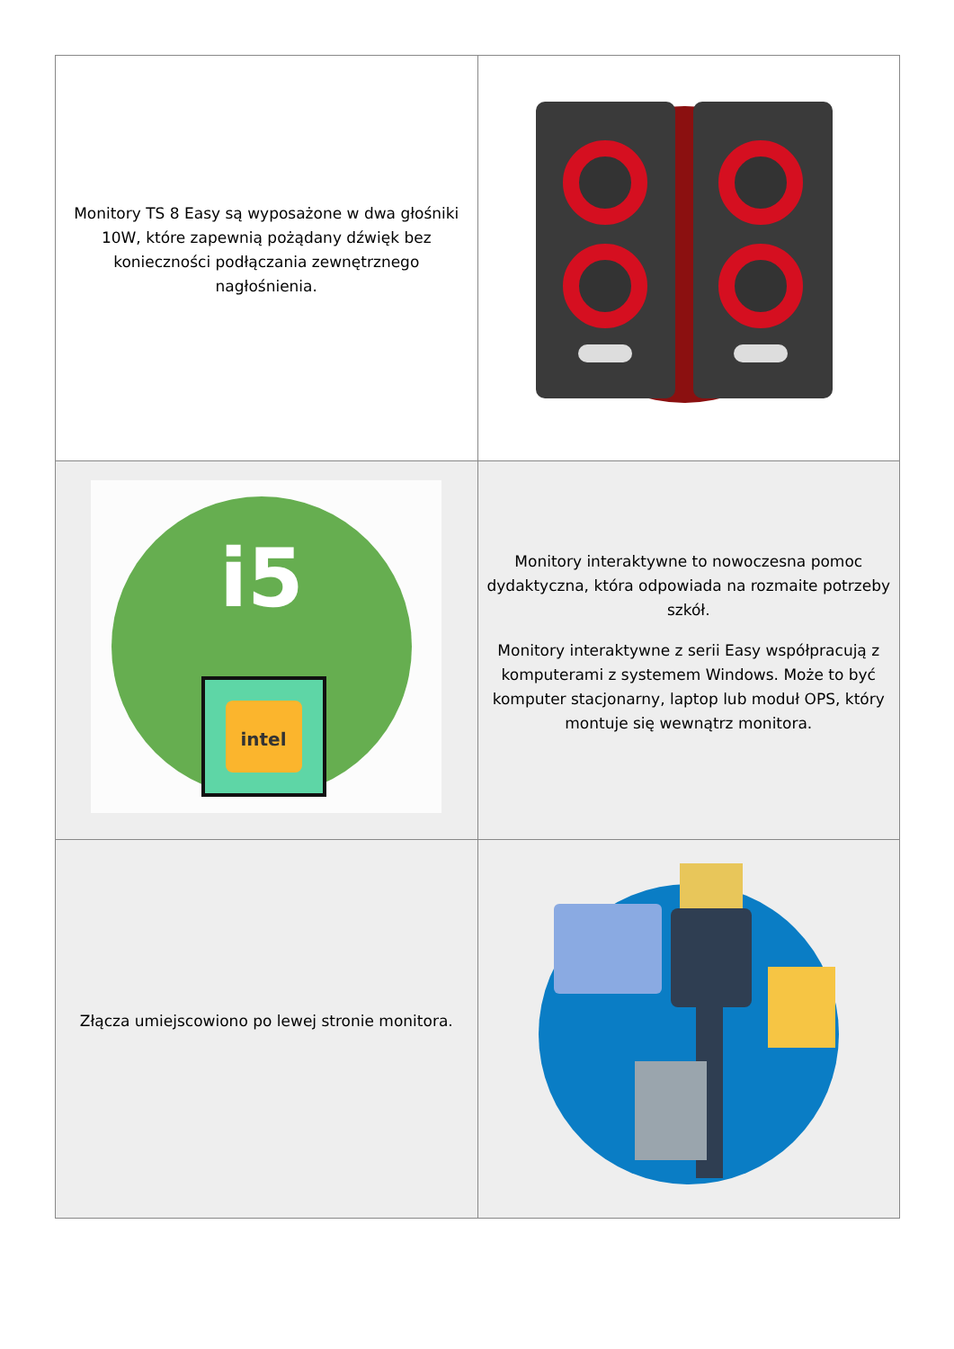| Monitory TS 8 Easy są wyposażone w dwa głośniki 10W, które zapewnią pożądany dźwięk bez konieczności podłączania zewnętrznego nagłośnienia. | |
| i5 intel | Monitory interaktywne to nowoczesna pomoc dydaktyczna, która odpowiada na rozmaite potrzeby szkół. Monitory interaktywne z serii Easy współpracują z komputerami z systemem Windows. Może to być komputer stacjonarny, laptop lub moduł OPS, który montuje się wewnątrz monitora. |
| Złącza umiejscowiono po lewej stronie monitora. | |